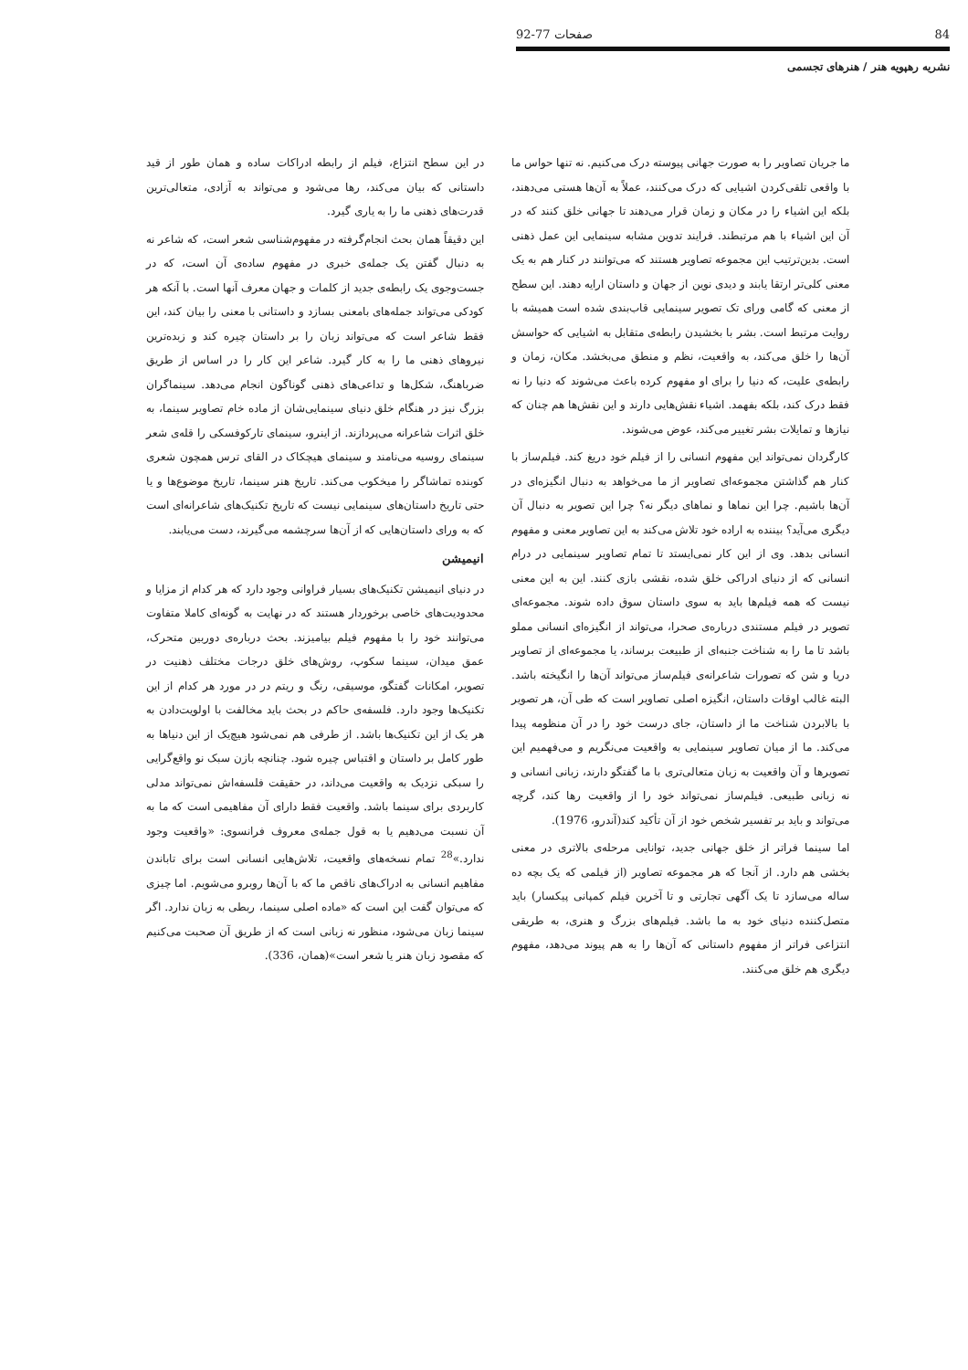84 صفحات 77-92
نشریه رهپویه هنر / هنرهای تجسمی
ما جریان تصاویر را به صورت جهانی پیوسته درک می‌کنیم. نه تنها حواس ما با واقعی تلقی‌کردن اشیایی که درک می‌کنند، عملاً به آن‌ها هستی می‌دهند، بلکه این اشیاء را در مکان و زمان قرار می‌دهند تا جهانی خلق کنند که در آن این اشیاء با هم مرتبطند. فرایند تدوین مشابه سینمایی این عمل ذهنی است. بدین‌ترتیب این مجموعه تصاویر هستند که می‌توانند در کنار هم به یک معنی کلی‌تر ارتقا یابند و دیدی نوین از جهان و داستان ارایه دهند. این سطح از معنی که گامی ورای تک تصویر سینمایی قاب‌بندی شده است همیشه با روایت مرتبط است. بشر با بخشیدن رابطه‌ی متقابل به اشیایی که حواسش آن‌ها را خلق می‌کند، به واقعیت، نظم و منطق می‌بخشد. مکان، زمان و رابطه‌ی علیت، که دنیا را برای او مفهوم کرده باعث می‌شوند که دنیا را نه فقط درک کند، بلکه بفهمد. اشیاء نقش‌هایی دارند و این نقش‌ها هم چنان که نیازها و تمایلات بشر تغییر می‌کند، عوض می‌شوند.
کارگردان نمی‌تواند این مفهوم انسانی را از فیلم خود دریغ کند. فیلم‌ساز با کنار هم گذاشتن مجموعه‌ای تصاویر از ما می‌خواهد به دنبال انگیزه‌ای در آن‌ها باشیم. چرا این نماها و نماهای دیگر نه؟ چرا این تصویر به دنبال آن دیگری می‌آید؟ بیننده به اراده خود تلاش می‌کند به این تصاویر معنی و مفهوم انسانی بدهد. وی از این کار نمی‌ایستد تا تمام تصاویر سینمایی در درام انسانی که از دنیای ادراکی خلق شده، نقشی بازی کنند. این به این معنی نیست که همه فیلم‌ها باید به سوی داستان سوق داده شوند. مجموعه‌ای تصویر در فیلم مستندی درباره‌ی صحرا، می‌تواند از انگیزه‌ای انسانی مملو باشد تا ما را به شناخت جنبه‌ای از طبیعت برساند، یا مجموعه‌ای از تصاویر دریا و شن که تصورات شاعرانه‌ی فیلم‌ساز می‌تواند آن‌ها را انگیخته باشد. البته غالب اوقات داستان، انگیزه اصلی تصاویر است که طی آن، هر تصویر با بالابردن شناخت ما از داستان، جای درست خود را در آن منظومه پیدا می‌کند. ما از میان تصاویر سینمایی به واقعیت می‌نگریم و می‌فهمیم این تصویرها و آن واقعیت به زبان متعالی‌تری با ما گفتگو دارند، زبانی انسانی و نه زبانی طبیعی. فیلم‌ساز نمی‌تواند خود را از واقعیت رها کند، گرچه می‌تواند و باید بر تفسیر شخص خود از آن تأکید کند(آندرو، 1976).
اما سینما فراتر از خلق جهانی جدید، توانایی مرحله‌ی بالاتری در معنی بخشی هم دارد. از آنجا که هر مجموعه تصاویر (از فیلمی که یک بچه ده ساله می‌سازد تا یک آگهی تجارتی و تا آخرین فیلم کمپانی پیکسار) باید متصل‌کننده دنیای خود به ما باشد. فیلم‌های بزرگ و هنری، به طریقی انتزاعی فراتر از مفهوم داستانی که آن‌ها را به هم پیوند می‌دهد، مفهوم دیگری هم خلق می‌کنند.
در این سطح انتزاع، فیلم از رابطه ادراکات ساده و همان طور از قید داستانی که بیان می‌کند، رها می‌شود و می‌تواند به آزادی، متعالی‌ترین قدرت‌های ذهنی ما را به یاری گیرد.
این دقیقاً همان بحث انجام‌گرفته در مفهوم‌شناسی شعر است، که شاعر نه به دنبال گفتن یک جمله‌ی خبری در مفهوم ساده‌ی آن است، که در جست‌وجوی یک رابطه‌ی جدید از کلمات و جهان معرف آنها است. با آنکه هر کودکی می‌تواند جمله‌های بامعنی بسازد و داستانی با معنی را بیان کند، این فقط شاعر است که می‌تواند زبان را بر داستان چیره کند و زبده‌ترین نیروهای ذهنی ما را به کار گیرد. شاعر این کار را در اساس از طریق ضرباهنگ، شکل‌ها و تداعی‌های ذهنی گوناگون انجام می‌دهد. سینماگران بزرگ نیز در هنگام خلق دنیای سینمایی‌شان از ماده خام تصاویر سینما، به خلق اثرات شاعرانه می‌پردازند. از اینرو، سینمای تارکوفسکی را قله‌ی شعر سینمای روسیه می‌نامند و سینمای هیچکاک در القای ترس همچون شعری کوبنده تماشاگر را میخکوب می‌کند. تاریخ هنر سینما، تاریخ موضوع‌ها و یا حتی تاریخ داستان‌های سینمایی نیست که تاریخ تکنیک‌های شاعرانه‌ای است که به ورای داستان‌هایی که از آن‌ها سرچشمه می‌گیرند، دست می‌یابند.
انیمیشن
در دنیای انیمیشن تکنیک‌های بسیار فراوانی وجود دارد که هر کدام از مزایا و محدودیت‌های خاصی برخوردار هستند که در نهایت به گونه‌ای کاملا متفاوت می‌توانند خود را با مفهوم فیلم بیامیزند. بحث درباره‌ی دوربین متحرک، عمق میدان، سینما سکوپ، روش‌های خلق درجات مختلف ذهنیت در تصویر، امکانات گفتگو، موسیقی، رنگ و ریتم در در مورد هر کدام از این تکنیک‌ها وجود دارد. فلسفه‌ی حاکم در بحث باید مخالفت با اولویت‌دادن به هر یک از این تکنیک‌ها باشد. از طرفی هم نمی‌شود هیچ‌یک از این دنیاها به طور کامل بر داستان و اقتباس چیره شود. چنانچه بازن سبک نو واقع‌گرایی را سبکی نزدیک به واقعیت می‌داند، در حقیقت فلسفه‌اش نمی‌تواند مدلی کاربردی برای سینما باشد. واقعیت فقط دارای آن مفاهیمی است که ما به آن نسبت می‌دهیم یا به قول جمله‌ی معروف فرانسوی: «واقعیت وجود ندارد.»<sup>28</sup> تمام نسخه‌های واقعیت، تلاش‌هایی انسانی است برای تاباندن مفاهیم انسانی به ادراک‌های ناقص ما که با آن‌ها روبرو می‌شویم. اما چیزی که می‌توان گفت این است که «ماده اصلی سینما، ربطی به زبان ندارد. اگر سینما زبان می‌شود، منظور نه زبانی است که از طریق آن صحبت می‌کنیم که مقصود زبان هنر یا شعر است»(همان، 336).